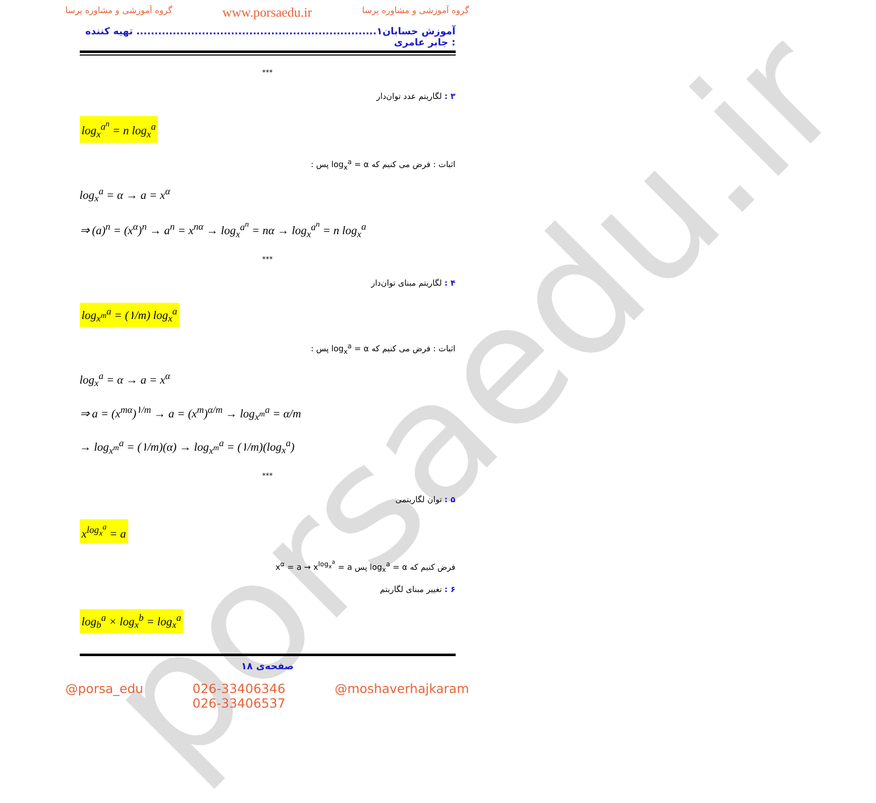porsaedu.ir
گروه آموزشی و مشاوره پرسا www.porsaedu.ir گروه آموزشی و مشاوره پرسا
آموزش حسابان۱.................................................................. تهیه کننده : جابر عامری
***
۳ : لگاریتم عدد توان‌دار
log<sub>x</sub><sup>a<sup>n</sup></sup> = n log<sub>x</sub><sup>a</sup>
اثبات : فرض می کنیم که log<sub>x</sub><sup>a</sup> = α پس :
log<sub>x</sub><sup>a</sup> = α → a = x<sup>α</sup>
⇒ (a)<sup>n</sup> = (x<sup>α</sup>)<sup>n</sup> → a<sup>n</sup> = x<sup>nα</sup> → log<sub>x</sub><sup>a<sup>n</sup></sup> = nα → log<sub>x</sub><sup>a<sup>n</sup></sup> = n log<sub>x</sub><sup>a</sup>
***
۴ : لگاریتم مبنای توان‌دار
log<sub>x<sup>m</sup></sub><sup>a</sup> = (۱/m) log<sub>x</sub><sup>a</sup>
اثبات : فرض می کنیم که log<sub>x</sub><sup>a</sup> = α پس :
log<sub>x</sub><sup>a</sup> = α → a = x<sup>α</sup>
⇒ a = (x<sup>mα</sup>)<sup>۱/m</sup> → a = (x<sup>m</sup>)<sup>α/m</sup> → log<sub>x<sup>m</sup></sub><sup>a</sup> = α/m
→ log<sub>x<sup>m</sup></sub><sup>a</sup> = (۱/m)(α) → log<sub>x<sup>m</sup></sub><sup>a</sup> = (۱/m)(log<sub>x</sub><sup>a</sup>)
***
۵ : توان لگاریتمی
x<sup>log<sub>x</sub><sup>a</sup></sup> = a
فرض کنیم که log<sub>x</sub><sup>a</sup> = α پس x<sup>α</sup> = a → x<sup>log<sub>x</sub><sup>a</sup></sup> = a
۶ : تغییر مبنای لگاریتم
log<sub>b</sub><sup>a</sup> × log<sub>x</sub><sup>b</sup> = log<sub>x</sub><sup>a</sup>
صفحه‌ی ۱۸
@porsa_edu 026-33406346
026-33406537 @moshaverhajkaram